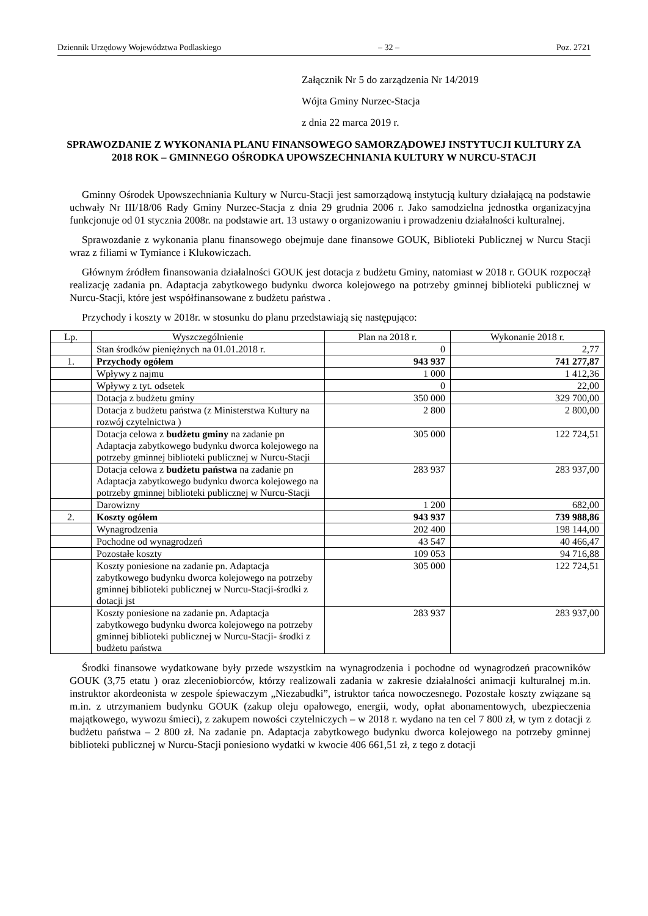Dziennik Urzędowy Województwa Podlaskiego – 32 – Poz. 2721
Załącznik Nr 5 do zarządzenia Nr 14/2019
Wójta Gminy Nurzec-Stacja
z dnia 22 marca 2019 r.
SPRAWOZDANIE Z WYKONANIA PLANU FINANSOWEGO SAMORZĄDOWEJ INSTYTUCJI KULTURY ZA 2018 ROK – GMINNEGO OŚRODKA UPOWSZECHNIANIA KULTURY W NURCU-STACJI
Gminny Ośrodek Upowszechniania Kultury w Nurcu-Stacji jest samorządową instytucją kultury działającą na podstawie uchwały Nr III/18/06 Rady Gminy Nurzec-Stacja z dnia 29 grudnia 2006 r. Jako samodzielna jednostka organizacyjna funkcjonuje od 01 stycznia 2008r. na podstawie art. 13 ustawy o organizowaniu i prowadzeniu działalności kulturalnej.
Sprawozdanie z wykonania planu finansowego obejmuje dane finansowe GOUK, Biblioteki Publicznej w Nurcu Stacji wraz z filiami w Tymiance i Klukowiczach.
Głównym źródłem finansowania działalności GOUK jest dotacja z budżetu Gminy, natomiast w 2018 r. GOUK rozpoczął realizację zadania pn. Adaptacja zabytkowego budynku dworca kolejowego na potrzeby gminnej biblioteki publicznej w Nurcu-Stacji, które jest współfinansowane z budżetu państwa .
Przychody i koszty w 2018r. w stosunku do planu przedstawiają się następująco:
| Lp. | Wyszczególnienie | Plan na 2018 r. | Wykonanie 2018 r. |
| --- | --- | --- | --- |
| | Stan środków pieniężnych na 01.01.2018 r. | 0 | 2,77 |
| 1. | Przychody ogółem | 943 937 | 741 277,87 |
| | Wpływy z najmu | 1 000 | 1 412,36 |
| | Wpływy z tyt. odsetek | 0 | 22,00 |
| | Dotacja z budżetu gminy | 350 000 | 329 700,00 |
| | Dotacja z budżetu państwa (z Ministerstwa Kultury na rozwój czytelnictwa ) | 2 800 | 2 800,00 |
| | Dotacja celowa z budżetu gminy na zadanie pn Adaptacja zabytkowego budynku dworca kolejowego na potrzeby gminnej biblioteki publicznej w Nurcu-Stacji | 305 000 | 122 724,51 |
| | Dotacja celowa z budżetu państwa na zadanie pn Adaptacja zabytkowego budynku dworca kolejowego na potrzeby gminnej biblioteki publicznej w Nurcu-Stacji | 283 937 | 283 937,00 |
| | Darowizny | 1 200 | 682,00 |
| 2. | Koszty ogółem | 943 937 | 739 988,86 |
| | Wynagrodzenia | 202 400 | 198 144,00 |
| | Pochodne od wynagrodzeń | 43 547 | 40 466,47 |
| | Pozostałe koszty | 109 053 | 94 716,88 |
| | Koszty poniesione na zadanie pn. Adaptacja zabytkowego budynku dworca kolejowego na potrzeby gminnej biblioteki publicznej w Nurcu-Stacji-środki z dotacji jst | 305 000 | 122 724,51 |
| | Koszty poniesione na zadanie pn. Adaptacja zabytkowego budynku dworca kolejowego na potrzeby gminnej biblioteki publicznej w Nurcu-Stacji- środki z budżetu państwa | 283 937 | 283 937,00 |
Środki finansowe wydatkowane były przede wszystkim na wynagrodzenia i pochodne od wynagrodzeń pracowników GOUK (3,75 etatu ) oraz zleceniobiorców, którzy realizowali zadania w zakresie działalności animacji kulturalnej m.in. instruktor akordeonista w zespole śpiewaczym „Niezabudki”, istruktor tańca nowoczesnego. Pozostałe koszty związane są m.in. z utrzymaniem budynku GOUK (zakup oleju opałowego, energii, wody, opłat abonamentowych, ubezpieczenia majątkowego, wywozu śmieci), z zakupem nowości czytelniczych – w 2018 r. wydano na ten cel 7 800 zł, w tym z dotacji z budżetu państwa – 2 800 zł. Na zadanie pn. Adaptacja zabytkowego budynku dworca kolejowego na potrzeby gminnej biblioteki publicznej w Nurcu-Stacji poniesiono wydatki w kwocie 406 661,51 zł, z tego z dotacji